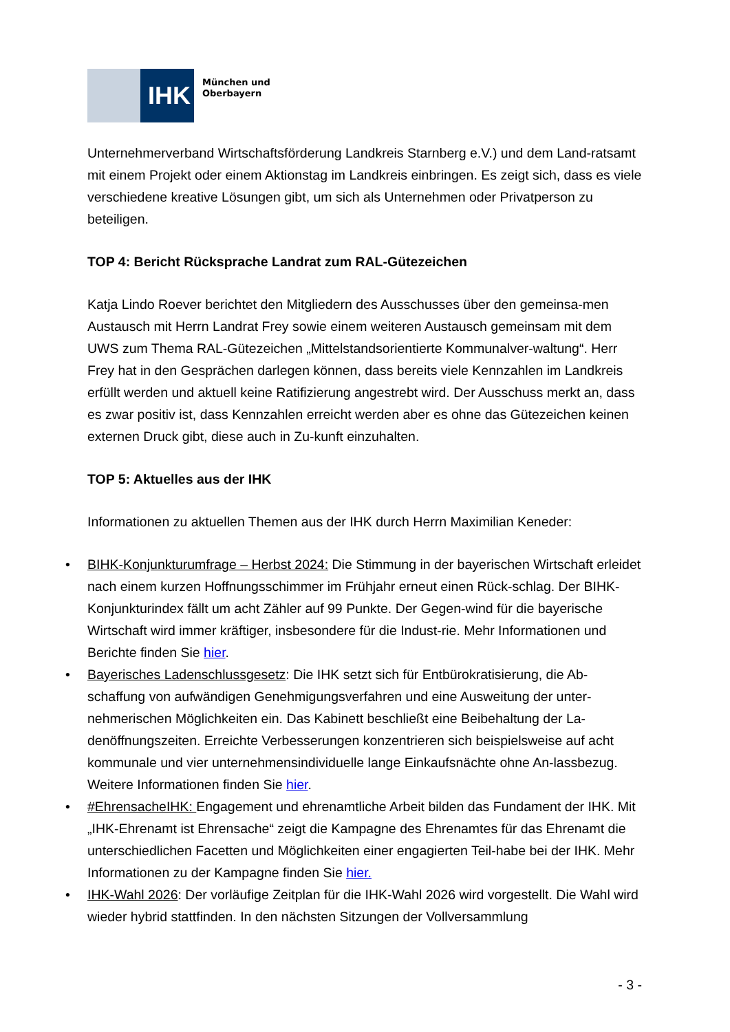IHK
München und
Oberbayern
Unternehmerverband Wirtschaftsförderung Landkreis Starnberg e.V.) und dem Land-ratsamt mit einem Projekt oder einem Aktionstag im Landkreis einbringen. Es zeigt sich, dass es viele verschiedene kreative Lösungen gibt, um sich als Unternehmen oder Privatperson zu beteiligen.
TOP 4: Bericht Rücksprache Landrat zum RAL-Gütezeichen
Katja Lindo Roever berichtet den Mitgliedern des Ausschusses über den gemeinsa-men Austausch mit Herrn Landrat Frey sowie einem weiteren Austausch gemeinsam mit dem UWS zum Thema RAL-Gütezeichen „Mittelstandsorientierte Kommunalver-waltung“. Herr Frey hat in den Gesprächen darlegen können, dass bereits viele Kennzahlen im Landkreis erfüllt werden und aktuell keine Ratifizierung angestrebt wird. Der Ausschuss merkt an, dass es zwar positiv ist, dass Kennzahlen erreicht werden aber es ohne das Gütezeichen keinen externen Druck gibt, diese auch in Zu-kunft einzuhalten.
TOP 5: Aktuelles aus der IHK
Informationen zu aktuellen Themen aus der IHK durch Herrn Maximilian Keneder:
• BIHK-Konjunkturumfrage – Herbst 2024: Die Stimmung in der bayerischen Wirtschaft erleidet nach einem kurzen Hoffnungsschimmer im Frühjahr erneut einen Rück-schlag. Der BIHK-Konjunkturindex fällt um acht Zähler auf 99 Punkte. Der Gegen-wind für die bayerische Wirtschaft wird immer kräftiger, insbesondere für die Indust-rie. Mehr Informationen und Berichte finden Sie hier.
• Bayerisches Ladenschlussgesetz: Die IHK setzt sich für Entbürokratisierung, die Ab-schaffung von aufwändigen Genehmigungsverfahren und eine Ausweitung der unter-nehmerischen Möglichkeiten ein. Das Kabinett beschließt eine Beibehaltung der La-denöffnungszeiten. Erreichte Verbesserungen konzentrieren sich beispielsweise auf acht kommunale und vier unternehmensindividuelle lange Einkaufsnächte ohne An-lassbezug. Weitere Informationen finden Sie hier.
• #EhrensacheIHK: Engagement und ehrenamtliche Arbeit bilden das Fundament der IHK. Mit „IHK-Ehrenamt ist Ehrensache“ zeigt die Kampagne des Ehrenamtes für das Ehrenamt die unterschiedlichen Facetten und Möglichkeiten einer engagierten Teil-habe bei der IHK. Mehr Informationen zu der Kampagne finden Sie hier.
• IHK-Wahl 2026: Der vorläufige Zeitplan für die IHK-Wahl 2026 wird vorgestellt. Die Wahl wird wieder hybrid stattfinden. In den nächsten Sitzungen der Vollversammlung
- 3 -